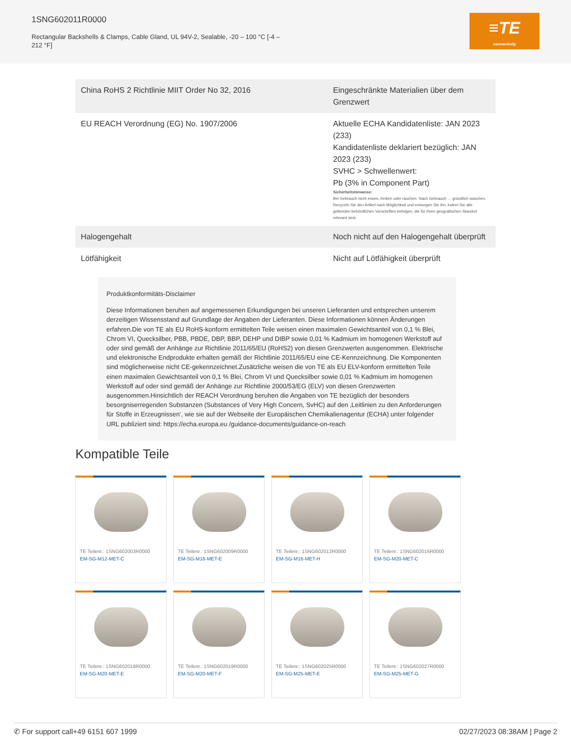1SNG602011R0000
Rectangular Backshells & Clamps, Cable Gland, UL 94V-2, Sealable, -20 – 100 °C [-4 – 212 °F]
≡TE
connectivity
| China RoHS 2 Richtlinie MIIT Order No 32, 2016 | Eingeschränkte Materialien über dem Grenzwert |
| EU REACH Verordnung (EG) No. 1907/2006 | Aktuelle ECHA Kandidatenliste: JAN 2023 (233) Kandidatenliste deklariert bezüglich: JAN 2023 (233) SVHC > Schwellenwert: Pb (3% in Component Part) Sicherheitshinweise: Bei Gebrauch nicht essen, trinken oder rauchen. Nach Gebrauch … gründlich waschen. Recyceln Sie den Artikel nach Möglichkeit und entsorgen Sie ihn, indem Sie alle geltenden behördlichen Vorschriften befolgen, die für Ihren geografischen Standort relevant sind. |
| Halogengehalt | Noch nicht auf den Halogengehalt überprüft |
| Lötfähigkeit | Nicht auf Lötfähigkeit überprüft |
Produktkonformitäts-Disclaimer
Diese Informationen beruhen auf angemessenen Erkundigungen bei unseren Lieferanten und entsprechen unserem derzeitigen Wissensstand auf Grundlage der Angaben der Lieferanten. Diese Informationen können Änderungen erfahren.Die von TE als EU RoHS-konform ermittelten Teile weisen einen maximalen Gewichtsanteil von 0,1 % Blei, Chrom VI, Quecksilber, PBB, PBDE, DBP, BBP, DEHP und DIBP sowie 0,01 % Kadmium im homogenen Werkstoff auf oder sind gemäß der Anhänge zur Richtlinie 2011/65/EU (RoHS2) von diesen Grenzwerten ausgenommen. Elektrische und elektronische Endprodukte erhalten gemäß der Richtlinie 2011/65/EU eine CE-Kennzeichnung. Die Komponenten sind möglicherweise nicht CE-gekennzeichnet.Zusätzliche weisen die von TE als EU ELV-konform ermittelten Teile einen maximalen Gewichtsanteil von 0,1 % Blei, Chrom VI und Quecksilber sowie 0,01 % Kadmium im homogenen Werkstoff auf oder sind gemäß der Anhänge zur Richtlinie 2000/53/EG (ELV) von diesen Grenzwerten ausgenommen.Hinsichtlich der REACH Verordnung beruhen die Angaben von TE bezüglich der besonders besorgniserregenden Substanzen (Substances of Very High Concern, SvHC) auf den ‚Leitlinien zu den Anforderungen für Stoffe in Erzeugnissen‘, wie sie auf der Webseite der Europäischen Chemikalienagentur (ECHA) unter folgender URL publiziert sind: https://echa.europa.eu /guidance-documents/guidance-on-reach
Kompatible Teile
TE Teilenr.: 1SNG602003R0000
EM-SG-M12-MET-C
TE Teilenr.: 1SNG602009R0000
EM-SG-M16-MET-E
TE Teilenr.: 1SNG602012R0000
EM-SG-M16-MET-H
TE Teilenr.: 1SNG602016R0000
EM-SG-M20-MET-C
TE Teilenr.: 1SNG602018R0000
EM-SG-M20-MET-E
TE Teilenr.: 1SNG602019R0000
EM-SG-M20-MET-F
TE Teilenr.: 1SNG602025R0000
EM-SG-M25-MET-E
TE Teilenr.: 1SNG602027R0000
EM-SG-M25-MET-G
✆ For support call+49 6151 607 1999 02/27/2023 08:38AM | Page 2